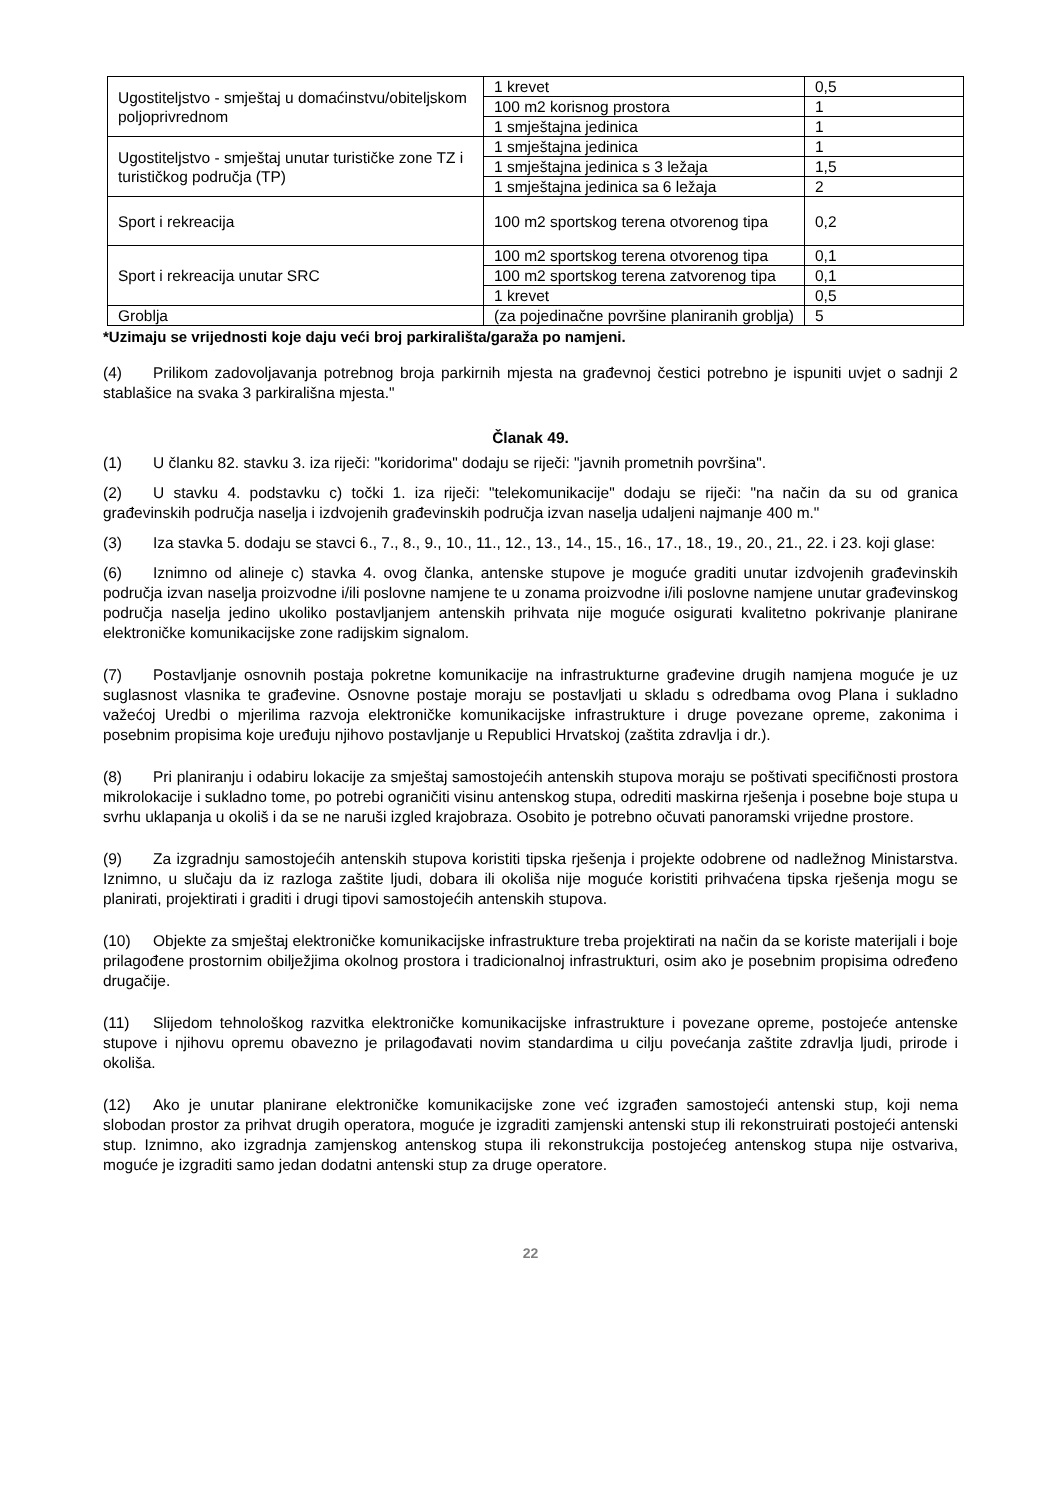| Ugostiteljstvo - smještaj u domaćinstvu/obiteljskom poljoprivrednom | 1 krevet | 0,5 |
| | 100 m2 korisnog prostora | 1 |
| | 1 smještajna jedinica | 1 |
| Ugostiteljstvo - smještaj unutar turističke zone TZ i turističkog područja (TP) | 1 smještajna jedinica | 1 |
| | 1 smještajna jedinica s 3 ležaja | 1,5 |
| | 1 smještajna jedinica sa 6 ležaja | 2 |
| Sport i rekreacija | 100 m2 sportskog terena otvorenog tipa | 0,2 |
| Sport i rekreacija unutar SRC | 100 m2 sportskog terena otvorenog tipa | 0,1 |
| | 100 m2 sportskog terena zatvorenog tipa | 0,1 |
| | 1 krevet | 0,5 |
| Groblja | (za pojedinačne površine planiranih groblja) | 5 |
*Uzimaju se vrijednosti koje daju veći broj parkirališta/garaža po namjeni.
(4) Prilikom zadovoljavanja potrebnog broja parkirnih mjesta na građevnoj čestici potrebno je ispuniti uvjet o sadnji 2 stablašice na svaka 3 parkirališna mjesta."
Članak 49.
(1) U članku 82. stavku 3. iza riječi: "koridorima" dodaju se riječi: "javnih prometnih površina".
(2) U stavku 4. podstavku c) točki 1. iza riječi: "telekomunikacije" dodaju se riječi: "na način da su od granica građevinskih područja naselja i izdvojenih građevinskih područja izvan naselja udaljeni najmanje 400 m."
(3) Iza stavka 5. dodaju se stavci 6., 7., 8., 9., 10., 11., 12., 13., 14., 15., 16., 17., 18., 19., 20., 21., 22. i 23. koji glase:
(6) Iznimno od alineje c) stavka 4. ovog članka, antenske stupove je moguće graditi unutar izdvojenih građevinskih područja izvan naselja proizvodne i/ili poslovne namjene te u zonama proizvodne i/ili poslovne namjene unutar građevinskog područja naselja jedino ukoliko postavljanjem antenskih prihvata nije moguće osigurati kvalitetno pokrivanje planirane elektroničke komunikacijske zone radijskim signalom.
(7) Postavljanje osnovnih postaja pokretne komunikacije na infrastrukturne građevine drugih namjena moguće je uz suglasnost vlasnika te građevine. Osnovne postaje moraju se postavljati u skladu s odredbama ovog Plana i sukladno važećoj Uredbi o mjerilima razvoja elektroničke komunikacijske infrastrukture i druge povezane opreme, zakonima i posebnim propisima koje uređuju njihovo postavljanje u Republici Hrvatskoj (zaštita zdravlja i dr.).
(8) Pri planiranju i odabiru lokacije za smještaj samostojećih antenskih stupova moraju se poštivati specifičnosti prostora mikrolokacije i sukladno tome, po potrebi ograničiti visinu antenskog stupa, odrediti maskirna rješenja i posebne boje stupa u svrhu uklapanja u okoliš i da se ne naruši izgled krajobraza. Osobito je potrebno očuvati panoramski vrijedne prostore.
(9) Za izgradnju samostojećih antenskih stupova koristiti tipska rješenja i projekte odobrene od nadležnog Ministarstva. Iznimno, u slučaju da iz razloga zaštite ljudi, dobara ili okoliša nije moguće koristiti prihvaćena tipska rješenja mogu se planirati, projektirati i graditi i drugi tipovi samostojećih antenskih stupova.
(10) Objekte za smještaj elektroničke komunikacijske infrastrukture treba projektirati na način da se koriste materijali i boje prilagođene prostornim obilježjima okolnog prostora i tradicionalnoj infrastrukturi, osim ako je posebnim propisima određeno drugačije.
(11) Slijedom tehnološkog razvitka elektroničke komunikacijske infrastrukture i povezane opreme, postojeće antenske stupove i njihovu opremu obavezno je prilagođavati novim standardima u cilju povećanja zaštite zdravlja ljudi, prirode i okoliša.
(12) Ako je unutar planirane elektroničke komunikacijske zone već izgrađen samostojeći antenski stup, koji nema slobodan prostor za prihvat drugih operatora, moguće je izgraditi zamjenski antenski stup ili rekonstruirati postojeći antenski stup. Iznimno, ako izgradnja zamjenskog antenskog stupa ili rekonstrukcija postojećeg antenskog stupa nije ostvariva, moguće je izgraditi samo jedan dodatni antenski stup za druge operatore.
22